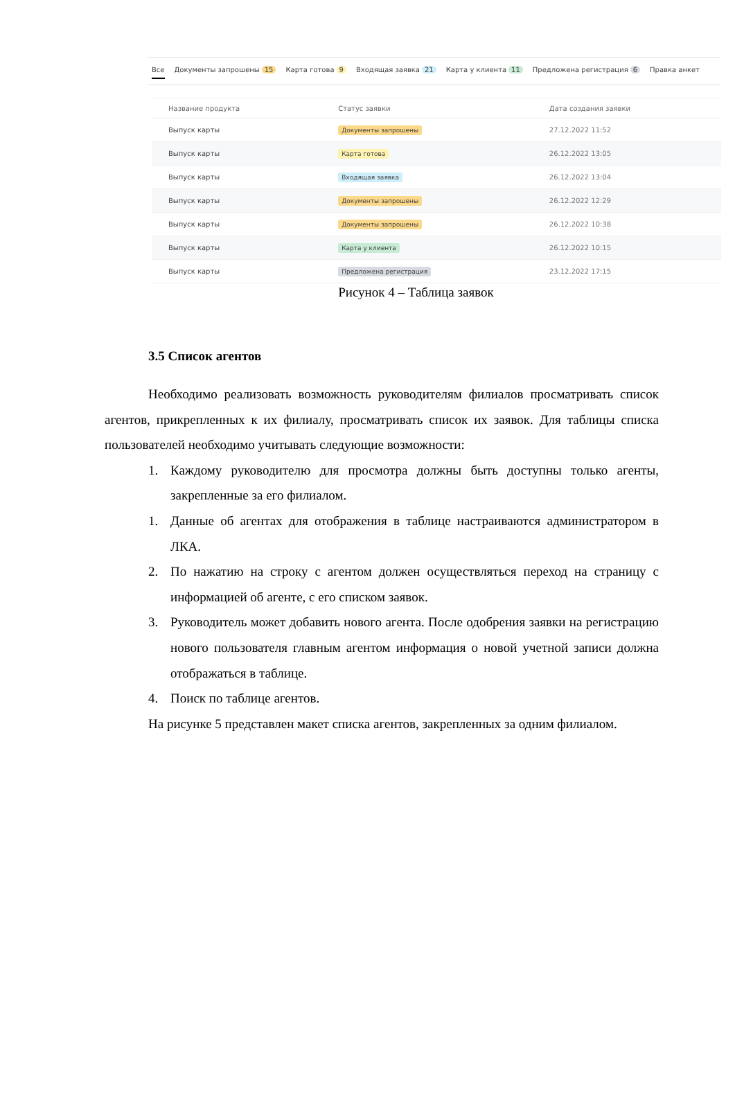Все Документы запрошены 15 Карта готова 9 Входящая заявка 21 Карта у клиента 11 Предложена регистрация 6 Правка анкет
| Название продукта | Статус заявки | Дата создания заявки |
| --- | --- | --- |
| Выпуск карты | Документы запрошены | 27.12.2022 11:52 |
| Выпуск карты | Карта готова | 26.12.2022 13:05 |
| Выпуск карты | Входящая заявка | 26.12.2022 13:04 |
| Выпуск карты | Документы запрошены | 26.12.2022 12:29 |
| Выпуск карты | Документы запрошены | 26.12.2022 10:38 |
| Выпуск карты | Карта у клиента | 26.12.2022 10:15 |
| Выпуск карты | Предложена регистрация | 23.12.2022 17:15 |
Рисунок 4 – Таблица заявок
3.5 Список агентов
Необходимо реализовать возможность руководителям филиалов просматривать список агентов, прикрепленных к их филиалу, просматривать список их заявок. Для таблицы списка пользователей необходимо учитывать следующие возможности:
1. Каждому руководителю для просмотра должны быть доступны только агенты, закрепленные за его филиалом.
1. Данные об агентах для отображения в таблице настраиваются администратором в ЛКА.
2. По нажатию на строку с агентом должен осуществляться переход на страницу с информацией об агенте, с его списком заявок.
3. Руководитель может добавить нового агента. После одобрения заявки на регистрацию нового пользователя главным агентом информация о новой учетной записи должна отображаться в таблице.
4. Поиск по таблице агентов.
На рисунке 5 представлен макет списка агентов, закрепленных за одним филиалом.